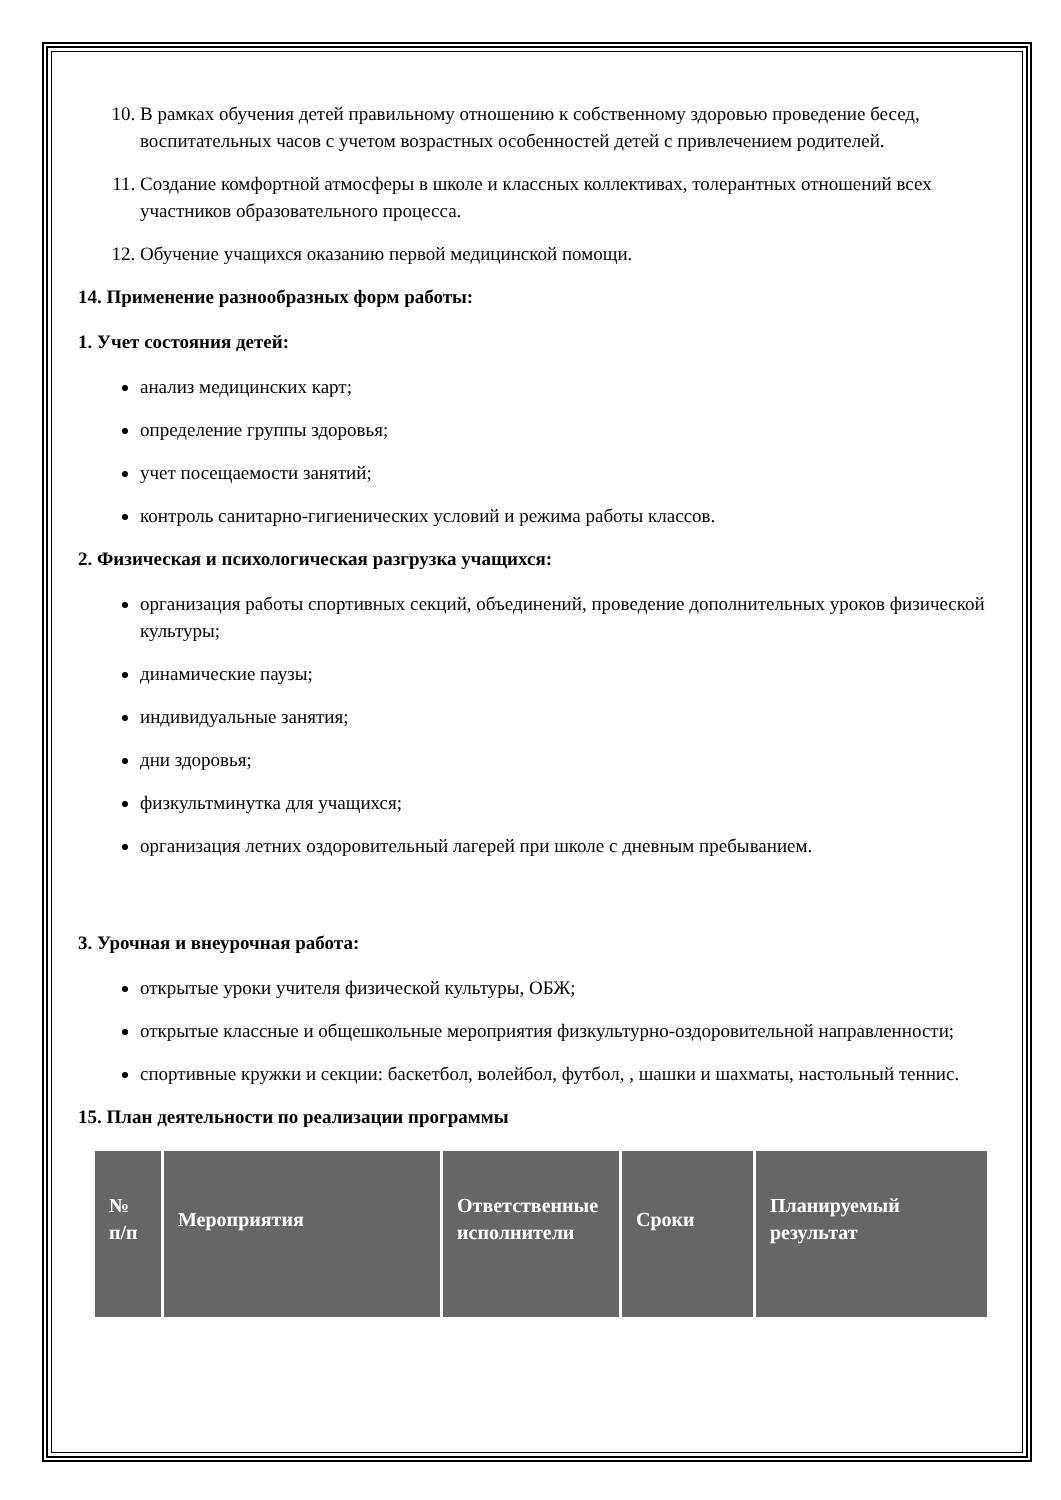10. В рамках обучения детей правильному отношению к собственному здоровью проведение бесед, воспитательных часов с учетом возрастных особенностей детей с привлечением родителей.
11. Создание комфортной атмосферы в школе и классных коллективах, толерантных отношений всех участников образовательного процесса.
12. Обучение учащихся оказанию первой медицинской помощи.
14. Применение разнообразных форм работы:
1. Учет состояния детей:
анализ медицинских карт;
определение группы здоровья;
учет посещаемости занятий;
контроль санитарно-гигиенических условий и режима работы классов.
2. Физическая и психологическая разгрузка учащихся:
организация работы спортивных секций, объединений, проведение дополнительных уроков физической культуры;
динамические паузы;
индивидуальные занятия;
дни здоровья;
физкультминутка для учащихся;
организация летних оздоровительный лагерей при школе с дневным пребыванием.
3. Урочная и внеурочная работа:
открытые уроки учителя физической культуры, ОБЖ;
открытые классные и общешкольные мероприятия физкультурно-оздоровительной направленности;
спортивные кружки и секции: баскетбол, волейбол, футбол, , шашки и шахматы, настольный теннис.
15. План деятельности по реализации программы
| № п/п | Мероприятия | Ответственные исполнители | Сроки | Планируемый результат |
| --- | --- | --- | --- | --- |